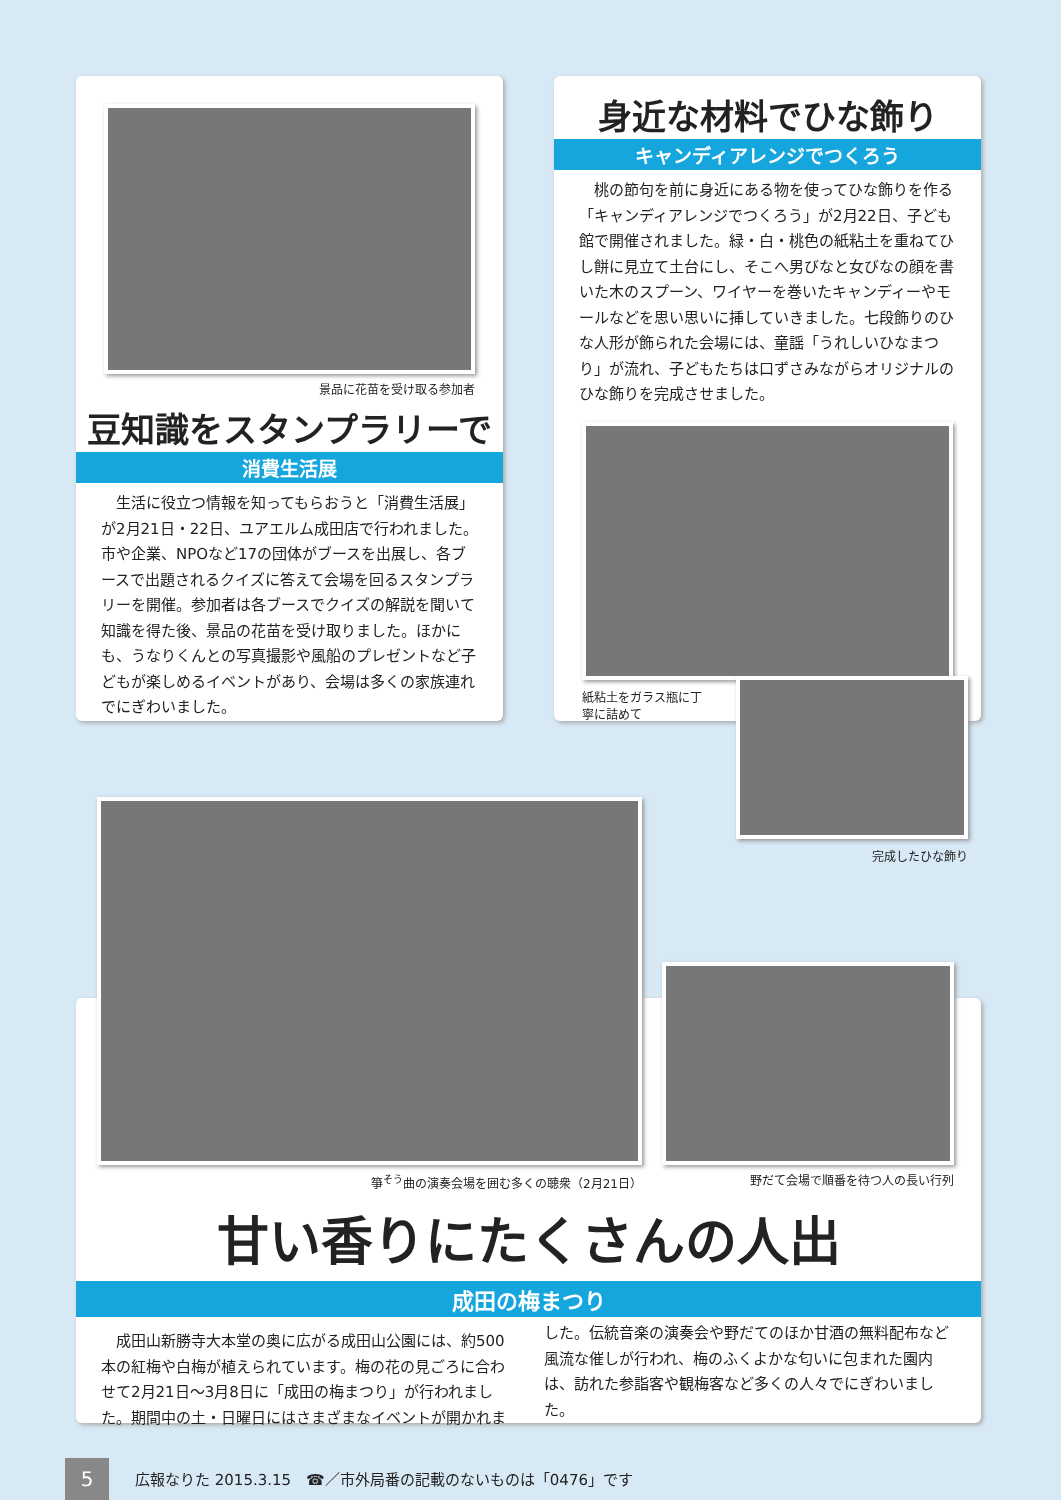景品に花苗を受け取る参加者
豆知識をスタンプラリーで
消費生活展
生活に役立つ情報を知ってもらおうと「消費生活展」が2月21日・22日、ユアエルム成田店で行われました。市や企業、NPOなど17の団体がブースを出展し、各ブースで出題されるクイズに答えて会場を回るスタンプラリーを開催。参加者は各ブースでクイズの解説を聞いて知識を得た後、景品の花苗を受け取りました。ほかにも、うなりくんとの写真撮影や風船のプレゼントなど子どもが楽しめるイベントがあり、会場は多くの家族連れでにぎわいました。
身近な材料でひな飾り
キャンディアレンジでつくろう
桃の節句を前に身近にある物を使ってひな飾りを作る「キャンディアレンジでつくろう」が2月22日、子ども館で開催されました。緑・白・桃色の紙粘土を重ねてひし餅に見立て土台にし、そこへ男びなと女びなの顔を書いた木のスプーン、ワイヤーを巻いたキャンディーやモールなどを思い思いに挿していきました。七段飾りのひな人形が飾られた会場には、童謡「うれしいひなまつり」が流れ、子どもたちは口ずさみながらオリジナルのひな飾りを完成させました。
紙粘土をガラス瓶に丁寧に詰めて
完成したひな飾り
箏<sup>そう</sup>曲の演奏会場を囲む多くの聴衆（2月21日）
野だて会場で順番を待つ人の長い行列
甘い香りにたくさんの人出
成田の梅まつり
成田山新勝寺大本堂の奥に広がる成田山公園には、約500本の紅梅や白梅が植えられています。梅の花の見ごろに合わせて2月21日～3月8日に「成田の梅まつり」が行われました。期間中の土・日曜日にはさまざまなイベントが開かれました。伝統音楽の演奏会や野だてのほか甘酒の無料配布など風流な催しが行われ、梅のふくよかな匂いに包まれた園内は、訪れた参詣客や観梅客など多くの人々でにぎわいました。
5
広報なりた 2015.3.15　☎／市外局番の記載のないものは「0476」です